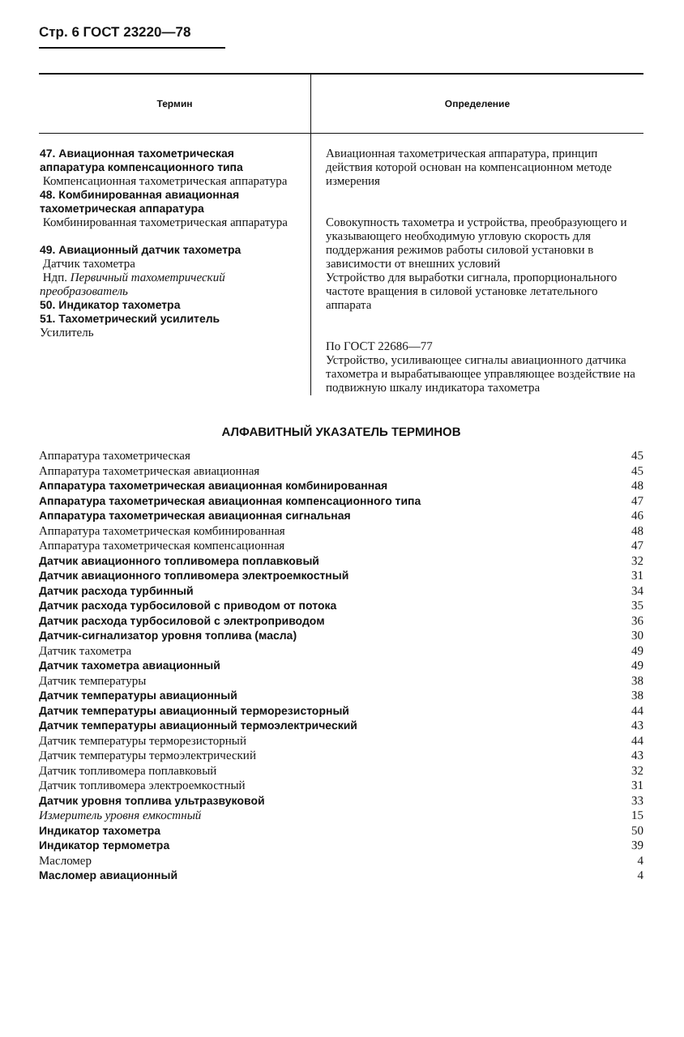Стр. 6 ГОСТ 23220—78
| Термин | Определение |
| --- | --- |
| 47. Авиационная тахометрическая аппаратура компенсационного типа Компенсационная тахометрическая аппаратура 48. Комбинированная авиационная тахометрическая аппаратура Комбинированная тахометрическая аппаратура 49. Авиационный датчик тахометра Датчик тахометра Ндп. Первичный тахометрический преобразователь 50. Индикатор тахометра 51. Тахометрический усилитель Усилитель | Авиационная тахометрическая аппаратура, принцип действия которой основан на компенсационном методе измерения Совокупность тахометра и устройства, преобразующего и указывающего необходимую угловую скорость для поддержания режимов работы силовой установки в зависимости от внешних условий Устройство для выработки сигнала, пропорционального частоте вращения в силовой установке летательного аппарата По ГОСТ 22686—77 Устройство, усиливающее сигналы авиационного датчика тахометра и вырабатывающее управляющее воздействие на подвижную шкалу индикатора тахометра |
АЛФАВИТНЫЙ УКАЗАТЕЛЬ ТЕРМИНОВ
| Аппаратура тахометрическая | 45 |
| Аппаратура тахометрическая авиационная | 45 |
| Аппаратура тахометрическая авиационная комбинированная | 48 |
| Аппаратура тахометрическая авиационная компенсационного типа | 47 |
| Аппаратура тахометрическая авиационная сигнальная | 46 |
| Аппаратура тахометрическая комбинированная | 48 |
| Аппаратура тахометрическая компенсационная | 47 |
| Датчик авиационного топливомера поплавковый | 32 |
| Датчик авиационного топливомера электроемкостный | 31 |
| Датчик расхода турбинный | 34 |
| Датчик расхода турбосиловой с приводом от потока | 35 |
| Датчик расхода турбосиловой с электроприводом | 36 |
| Датчик-сигнализатор уровня топлива (масла) | 30 |
| Датчик тахометра | 49 |
| Датчик тахометра авиационный | 49 |
| Датчик температуры | 38 |
| Датчик температуры авиационный | 38 |
| Датчик температуры авиационный терморезисторный | 44 |
| Датчик температуры авиационный термоэлектрический | 43 |
| Датчик температуры терморезисторный | 44 |
| Датчик температуры термоэлектрический | 43 |
| Датчик топливомера поплавковый | 32 |
| Датчик топливомера электроемкостный | 31 |
| Датчик уровня топлива ультразвуковой | 33 |
| Измеритель уровня емкостный | 15 |
| Индикатор тахометра | 50 |
| Индикатор термометра | 39 |
| Масломер | 4 |
| Масломер авиационный | 4 |